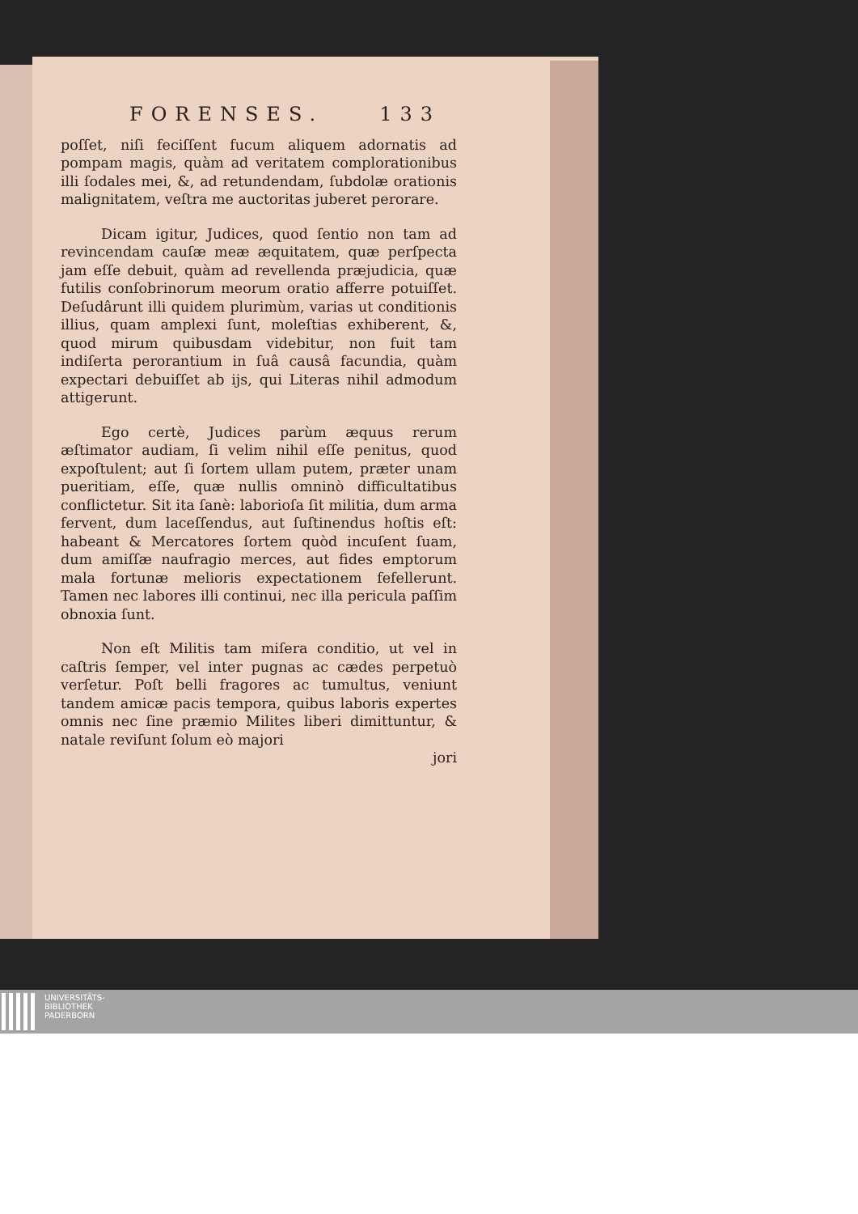FORENSES. 133
poſſet, niſi feciſſent fucum aliquem adornatis ad pompam magis, quàm ad veritatem complorationibus illi ſodales mei, &, ad retundendam, ſubdolæ orationis malignitatem, veſtra me auctoritas juberet perorare.
Dicam igitur, Judices, quod ſentio non tam ad revincendam cauſæ meæ æquitatem, quæ perſpecta jam eſſe debuit, quàm ad revellenda præjudicia, quæ futilis conſobrinorum meorum oratio afferre potuiſſet. Deſudârunt illi quidem plurimùm, varias ut conditionis illius, quam amplexi ſunt, moleſtias exhiberent, &, quod mirum quibusdam videbitur, non fuit tam indiſerta perorantium in ſuâ causâ facundia, quàm expectari debuiſſet ab ijs, qui Literas nihil admodum attigerunt.
Ego certè, Judices parùm æquus rerum æſtimator audiam, ſi velim nihil eſſe penitus, quod expoſtulent; aut ſi ſortem ullam putem, præter unam pueritiam, eſſe, quæ nullis omninò difficultatibus conflictetur. Sit ita ſanè: laborioſa ſit militia, dum arma fervent, dum laceſſendus, aut ſuſtinendus hoſtis eſt: habeant & Mercatores ſortem quòd incuſent ſuam, dum amiſſæ naufragio merces, aut fides emptorum mala fortunæ melioris expectationem fefellerunt. Tamen nec labores illi continui, nec illa pericula paſſim obnoxia ſunt.
Non eſt Militis tam miſera conditio, ut vel in caſtris ſemper, vel inter pugnas ac cædes perpetuò verſetur. Poſt belli fragores ac tumultus, veniunt tandem amicæ pacis tempora, quibus laboris expertes omnis nec ſine præmio Milites liberi dimittuntur, & natale reviſunt ſolum eò majori
jori
UNIVERSITÄTS-
BIBLIOTHEK
PADERBORN